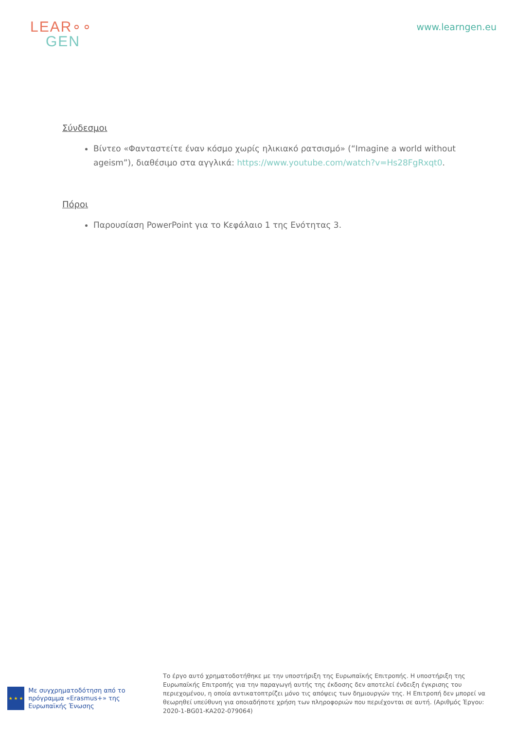LEAR∘∘
GEN
www.learngen.eu
Σύνδεσμοι
Βίντεο «Φανταστείτε έναν κόσμο χωρίς ηλικιακό ρατσισμό» (“Imagine a world without ageism”), διαθέσιμο στα αγγλικά: https://www.youtube.com/watch?v=Hs28FgRxqt0.
Πόροι
Παρουσίαση PowerPoint για το Κεφάλαιο 1 της Ενότητας 3.
★ ★ ★
Με συγχρηματοδότηση από το πρόγραμμα «Erasmus+» της Ευρωπαϊκής Ένωσης
Το έργο αυτό χρηματοδοτήθηκε με την υποστήριξη της Ευρωπαϊκής Επιτροπής. Η υποστήριξη της Ευρωπαϊκής Επιτροπής για την παραγωγή αυτής της έκδοσης δεν αποτελεί ένδειξη έγκρισης του περιεχομένου, η οποία αντικατοπτρίζει μόνο τις απόψεις των δημιουργών της. Η Επιτροπή δεν μπορεί να θεωρηθεί υπεύθυνη για οποιαδήποτε χρήση των πληροφοριών που περιέχονται σε αυτή. (Αριθμός Έργου: 2020-1-BG01-KA202-079064)